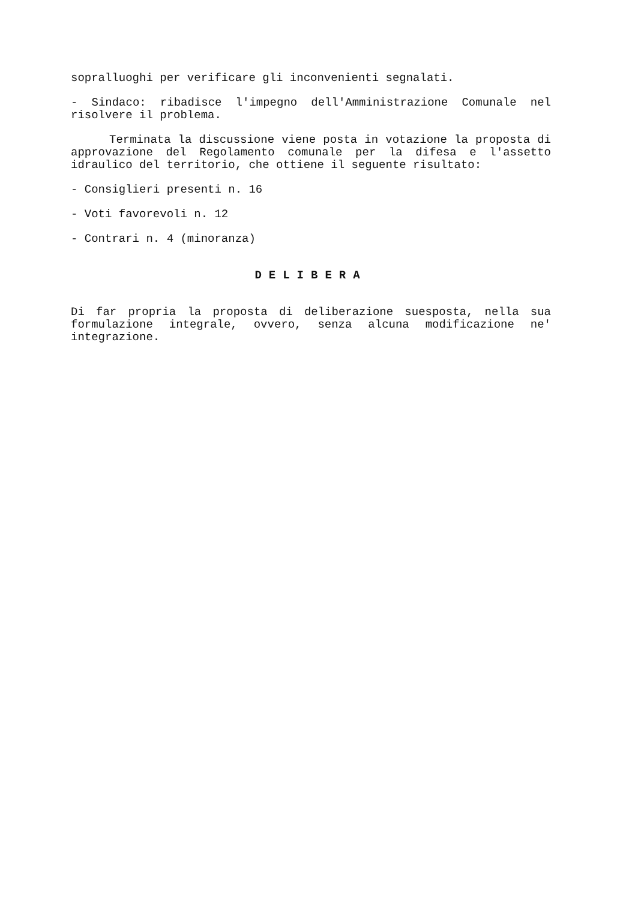sopralluoghi per verificare gli inconvenienti segnalati.
- Sindaco: ribadisce l'impegno dell'Amministrazione Comunale nel risolvere il problema.
Terminata la discussione viene posta in votazione la proposta di approvazione del Regolamento comunale per la difesa e l'assetto idraulico del territorio, che ottiene il seguente risultato:
- Consiglieri presenti n. 16
- Voti favorevoli n. 12
- Contrari n. 4 (minoranza)
DELIBERA
Di far propria la proposta di deliberazione suesposta, nella sua formulazione integrale, ovvero, senza alcuna modificazione ne' integrazione.